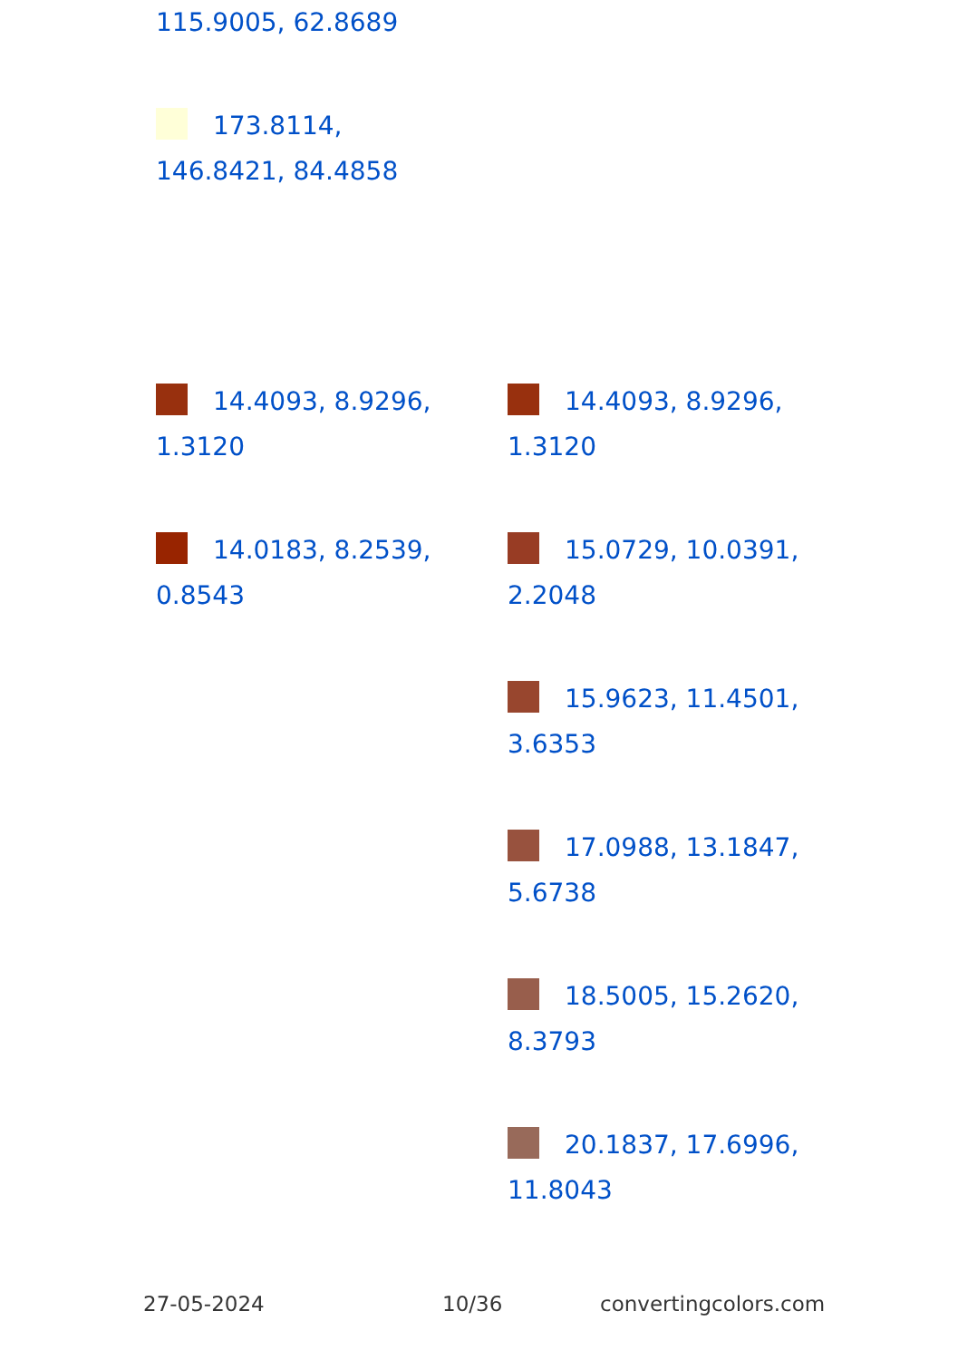115.9005, 62.8689
173.8114, 146.8421, 84.4858
14.4093, 8.9296, 1.3120
14.0183, 8.2539, 0.8543
14.4093, 8.9296, 1.3120
15.0729, 10.0391, 2.2048
15.9623, 11.4501, 3.6353
17.0988, 13.1847, 5.6738
18.5005, 15.2620, 8.3793
20.1837, 17.6996, 11.8043
27-05-2024 10/36 convertingcolors.com